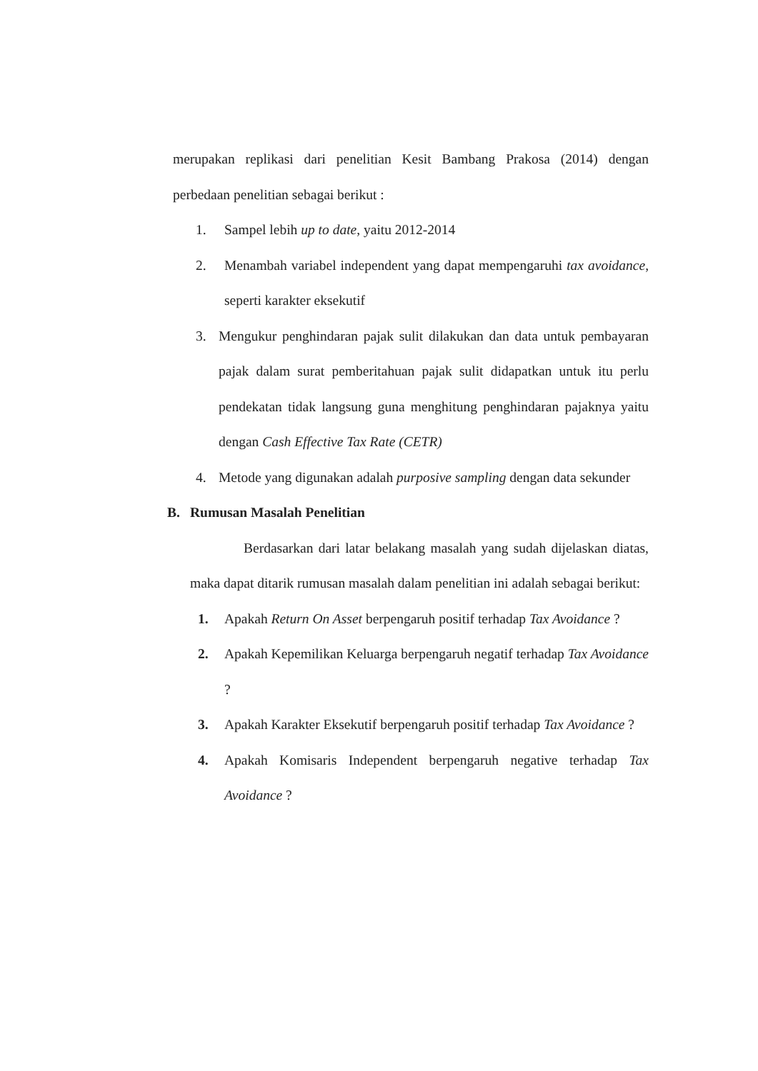merupakan replikasi dari penelitian Kesit Bambang Prakosa (2014) dengan perbedaan penelitian sebagai berikut :
1. Sampel lebih up to date, yaitu 2012-2014
2. Menambah variabel independent yang dapat mempengaruhi tax avoidance, seperti karakter eksekutif
3. Mengukur penghindaran pajak sulit dilakukan dan data untuk pembayaran pajak dalam surat pemberitahuan pajak sulit didapatkan untuk itu perlu pendekatan tidak langsung guna menghitung penghindaran pajaknya yaitu dengan Cash Effective Tax Rate (CETR)
4. Metode yang digunakan adalah purposive sampling dengan data sekunder
B. Rumusan Masalah Penelitian
Berdasarkan dari latar belakang masalah yang sudah dijelaskan diatas, maka dapat ditarik rumusan masalah dalam penelitian ini adalah sebagai berikut:
1. Apakah Return On Asset berpengaruh positif terhadap Tax Avoidance ?
2. Apakah Kepemilikan Keluarga berpengaruh negatif terhadap Tax Avoidance ?
3. Apakah Karakter Eksekutif berpengaruh positif terhadap Tax Avoidance ?
4. Apakah Komisaris Independent berpengaruh negative terhadap Tax Avoidance ?